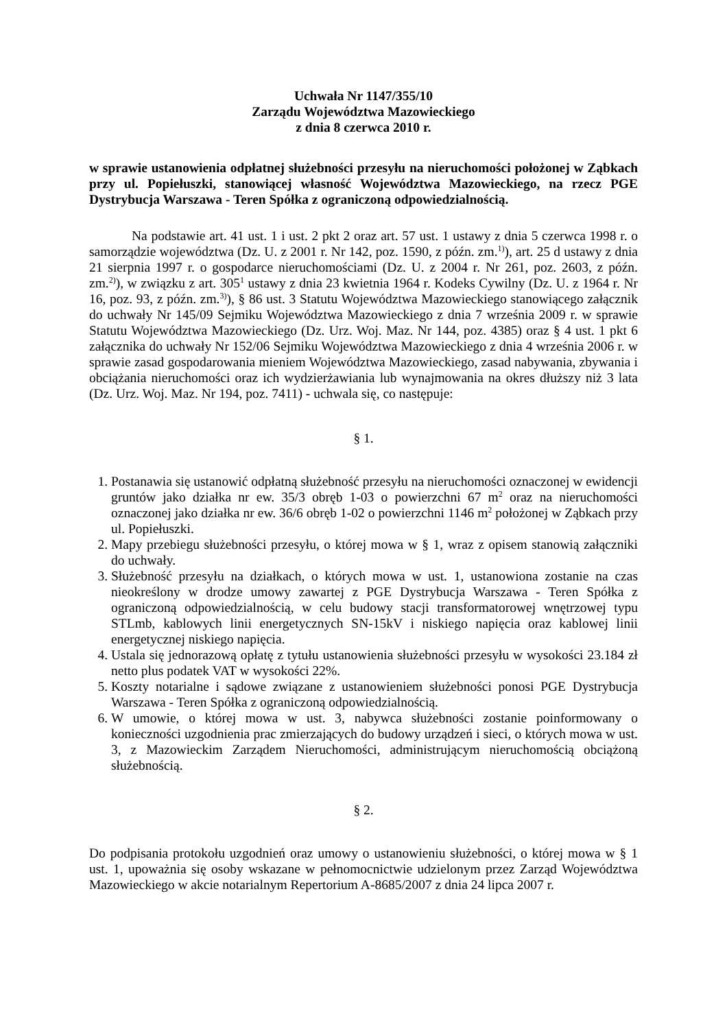Uchwała Nr 1147/355/10
Zarządu Województwa Mazowieckiego
z dnia 8 czerwca 2010 r.
w sprawie ustanowienia odpłatnej służebności przesyłu na nieruchomości położonej w Ząbkach przy ul. Popiełuszki, stanowiącej własność Województwa Mazowieckiego, na rzecz PGE Dystrybucja Warszawa - Teren Spółka z ograniczoną odpowiedzialnością.
Na podstawie art. 41 ust. 1 i ust. 2 pkt 2 oraz art. 57 ust. 1 ustawy z dnia 5 czerwca 1998 r. o samorządzie województwa (Dz. U. z 2001 r. Nr 142, poz. 1590, z późn. zm.<sup>1)</sup>), art. 25 d ustawy z dnia 21 sierpnia 1997 r. o gospodarce nieruchomościami (Dz. U. z 2004 r. Nr 261, poz. 2603, z późn. zm.<sup>2)</sup>), w związku z art. 305<sup>1</sup> ustawy z dnia 23 kwietnia 1964 r. Kodeks Cywilny (Dz. U. z 1964 r. Nr 16, poz. 93, z późn. zm.<sup>3)</sup>), § 86 ust. 3 Statutu Województwa Mazowieckiego stanowiącego załącznik do uchwały Nr 145/09 Sejmiku Województwa Mazowieckiego z dnia 7 września 2009 r. w sprawie Statutu Województwa Mazowieckiego (Dz. Urz. Woj. Maz. Nr 144, poz. 4385) oraz § 4 ust. 1 pkt 6 załącznika do uchwały Nr 152/06 Sejmiku Województwa Mazowieckiego z dnia 4 września 2006 r. w sprawie zasad gospodarowania mieniem Województwa Mazowieckiego, zasad nabywania, zbywania i obciążania nieruchomości oraz ich wydzierżawiania lub wynajmowania na okres dłuższy niż 3 lata (Dz. Urz. Woj. Maz. Nr 194, poz. 7411) - uchwala się, co następuje:
§ 1.
1. Postanawia się ustanowić odpłatną służebność przesyłu na nieruchomości oznaczonej w ewidencji gruntów jako działka nr ew. 35/3 obręb 1-03 o powierzchni 67 m<sup>2</sup> oraz na nieruchomości oznaczonej jako działka nr ew. 36/6 obręb 1-02 o powierzchni 1146 m<sup>2</sup> położonej w Ząbkach przy ul. Popiełuszki.
2. Mapy przebiegu służebności przesyłu, o której mowa w § 1, wraz z opisem stanowią załączniki do uchwały.
3. Służebność przesyłu na działkach, o których mowa w ust. 1, ustanowiona zostanie na czas nieokreślony w drodze umowy zawartej z PGE Dystrybucja Warszawa - Teren Spółka z ograniczoną odpowiedzialnością, w celu budowy stacji transformatorowej wnętrzowej typu STLmb, kablowych linii energetycznych SN-15kV i niskiego napięcia oraz kablowej linii energetycznej niskiego napięcia.
4. Ustala się jednorazową opłatę z tytułu ustanowienia służebności przesyłu w wysokości 23.184 zł netto plus podatek VAT w wysokości 22%.
5. Koszty notarialne i sądowe związane z ustanowieniem służebności ponosi PGE Dystrybucja Warszawa - Teren Spółka z ograniczoną odpowiedzialnością.
6. W umowie, o której mowa w ust. 3, nabywca służebności zostanie poinformowany o konieczności uzgodnienia prac zmierzających do budowy urządzeń i sieci, o których mowa w ust. 3, z Mazowieckim Zarządem Nieruchomości, administrującym nieruchomością obciążoną służebnością.
§ 2.
Do podpisania protokołu uzgodnień oraz umowy o ustanowieniu służebności, o której mowa w § 1 ust. 1, upoważnia się osoby wskazane w pełnomocnictwie udzielonym przez Zarząd Województwa Mazowieckiego w akcie notarialnym Repertorium A-8685/2007 z dnia 24 lipca 2007 r.